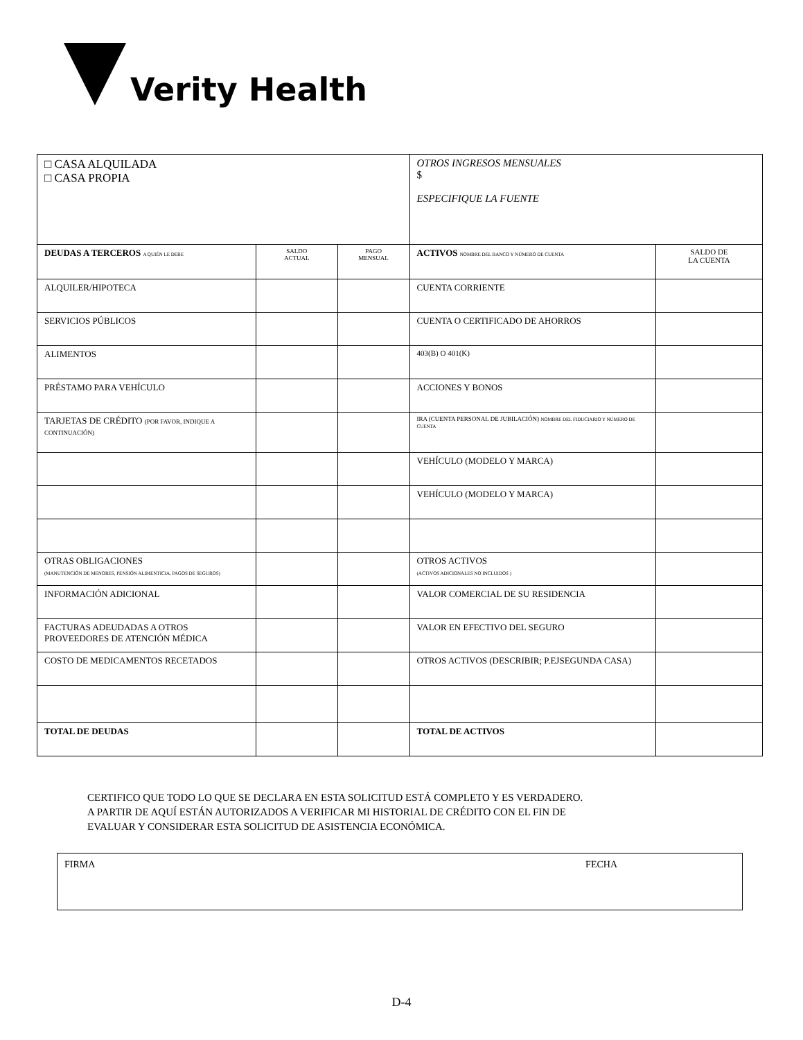Verity Health
| □ CASA ALQUILADA □ CASA PROPIA | | | OTROS INGRESOS MENSUALES $ ESPECIFIQUE LA FUENTE | |
| DEUDAS A TERCEROS A QUIÉN LE DEBE | SALDO ACTUAL | PAGO MENSUAL | ACTIVOS NOMBRE DEL BANCO Y NÚMERO DE CUENTA | SALDO DE LA CUENTA |
| ALQUILER/HIPOTECA | | | CUENTA CORRIENTE | |
| SERVICIOS PÚBLICOS | | | CUENTA O CERTIFICADO DE AHORROS | |
| ALIMENTOS | | | 403(B) O 401(K) | |
| PRÉSTAMO PARA VEHÍCULO | | | ACCIONES Y BONOS | |
| TARJETAS DE CRÉDITO (POR FAVOR, INDIQUE A CONTINUACIÓN) | | | IRA (CUENTA PERSONAL DE JUBILACIÓN) NOMBRE DEL FIDUCIARIO Y NÚMERO DE CUENTA | |
| | | | VEHÍCULO (MODELO Y MARCA) | |
| | | | VEHÍCULO (MODELO Y MARCA) | |
| OTRAS OBLIGACIONES (MANUTENCIÓN DE MENORES, PENSIÓN ALIMENTICIA, PAGOS DE SEGUROS) | | | OTROS ACTIVOS (ACTIVOS ADICIONALES NO INCLUIDOS ) | |
| INFORMACIÓN ADICIONAL | | | VALOR COMERCIAL DE SU RESIDENCIA | |
| FACTURAS ADEUDADAS A OTROS PROVEEDORES DE ATENCIÓN MÉDICA | | | VALOR EN EFECTIVO DEL SEGURO | |
| COSTO DE MEDICAMENTOS RECETADOS | | | OTROS ACTIVOS (DESCRIBIR; P.EJSEGUNDA CASA) | |
| TOTAL DE DEUDAS | | | TOTAL DE ACTIVOS | |
CERTIFICO QUE TODO LO QUE SE DECLARA EN ESTA SOLICITUD ESTÁ COMPLETO Y ES VERDADERO.
A PARTIR DE AQUÍ ESTÁN AUTORIZADOS A VERIFICAR MI HISTORIAL DE CRÉDITO CON EL FIN DE
EVALUAR Y CONSIDERAR ESTA SOLICITUD DE ASISTENCIA ECONÓMICA.
FIRMA FECHA
D-4